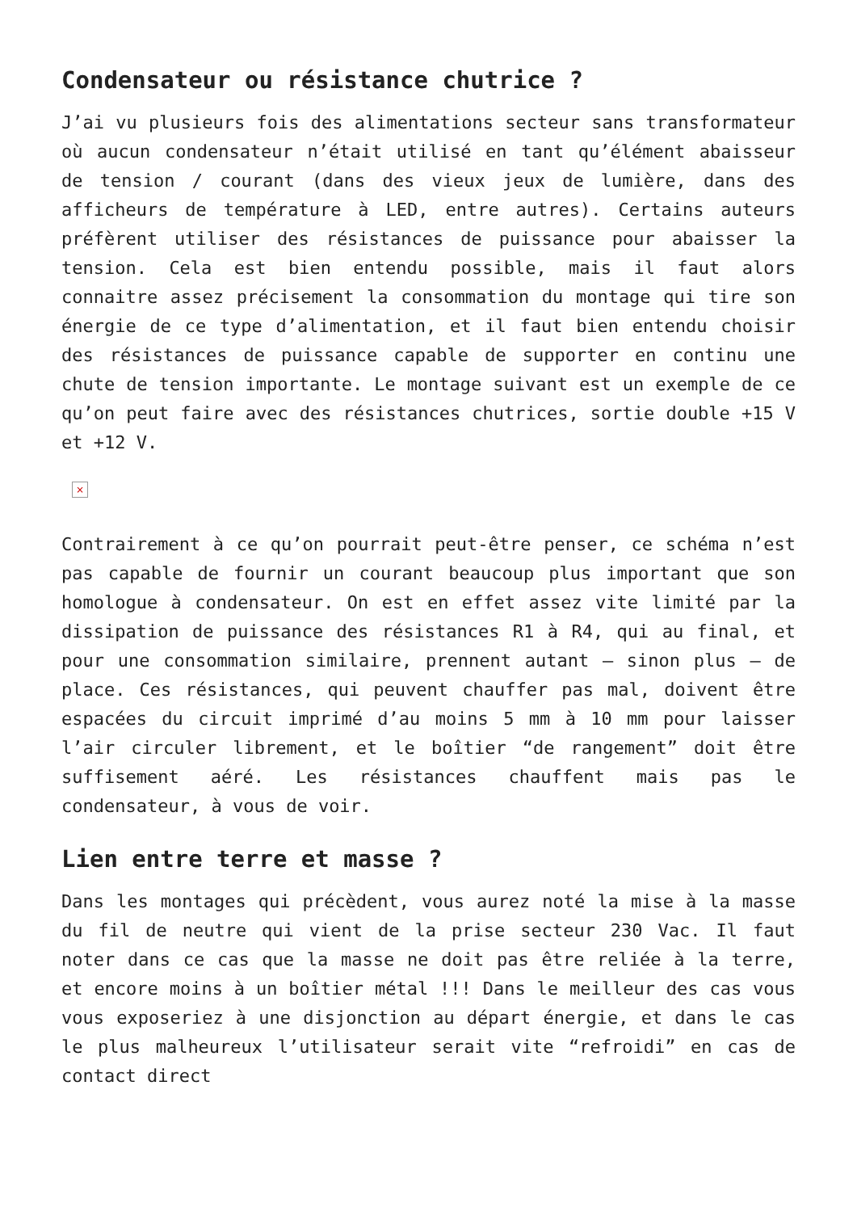Condensateur ou résistance chutrice ?
J’ai vu plusieurs fois des alimentations secteur sans transformateur où aucun condensateur n’était utilisé en tant qu’élément abaisseur de tension / courant (dans des vieux jeux de lumière, dans des afficheurs de température à LED, entre autres). Certains auteurs préfèrent utiliser des résistances de puissance pour abaisser la tension. Cela est bien entendu possible, mais il faut alors connaitre assez précisement la consommation du montage qui tire son énergie de ce type d’alimentation, et il faut bien entendu choisir des résistances de puissance capable de supporter en continu une chute de tension importante. Le montage suivant est un exemple de ce qu’on peut faire avec des résistances chutrices, sortie double +15 V et +12 V.
×
Contrairement à ce qu’on pourrait peut-être penser, ce schéma n’est pas capable de fournir un courant beaucoup plus important que son homologue à condensateur. On est en effet assez vite limité par la dissipation de puissance des résistances R1 à R4, qui au final, et pour une consommation similaire, prennent autant – sinon plus – de place. Ces résistances, qui peuvent chauffer pas mal, doivent être espacées du circuit imprimé d’au moins 5 mm à 10 mm pour laisser l’air circuler librement, et le boîtier “de rangement” doit être suffisement aéré. Les résistances chauffent mais pas le condensateur, à vous de voir.
Lien entre terre et masse ?
Dans les montages qui précèdent, vous aurez noté la mise à la masse du fil de neutre qui vient de la prise secteur 230 Vac. Il faut noter dans ce cas que la masse ne doit pas être reliée à la terre, et encore moins à un boîtier métal !!! Dans le meilleur des cas vous vous exposeriez à une disjonction au départ énergie, et dans le cas le plus malheureux l’utilisateur serait vite “refroidi” en cas de contact direct